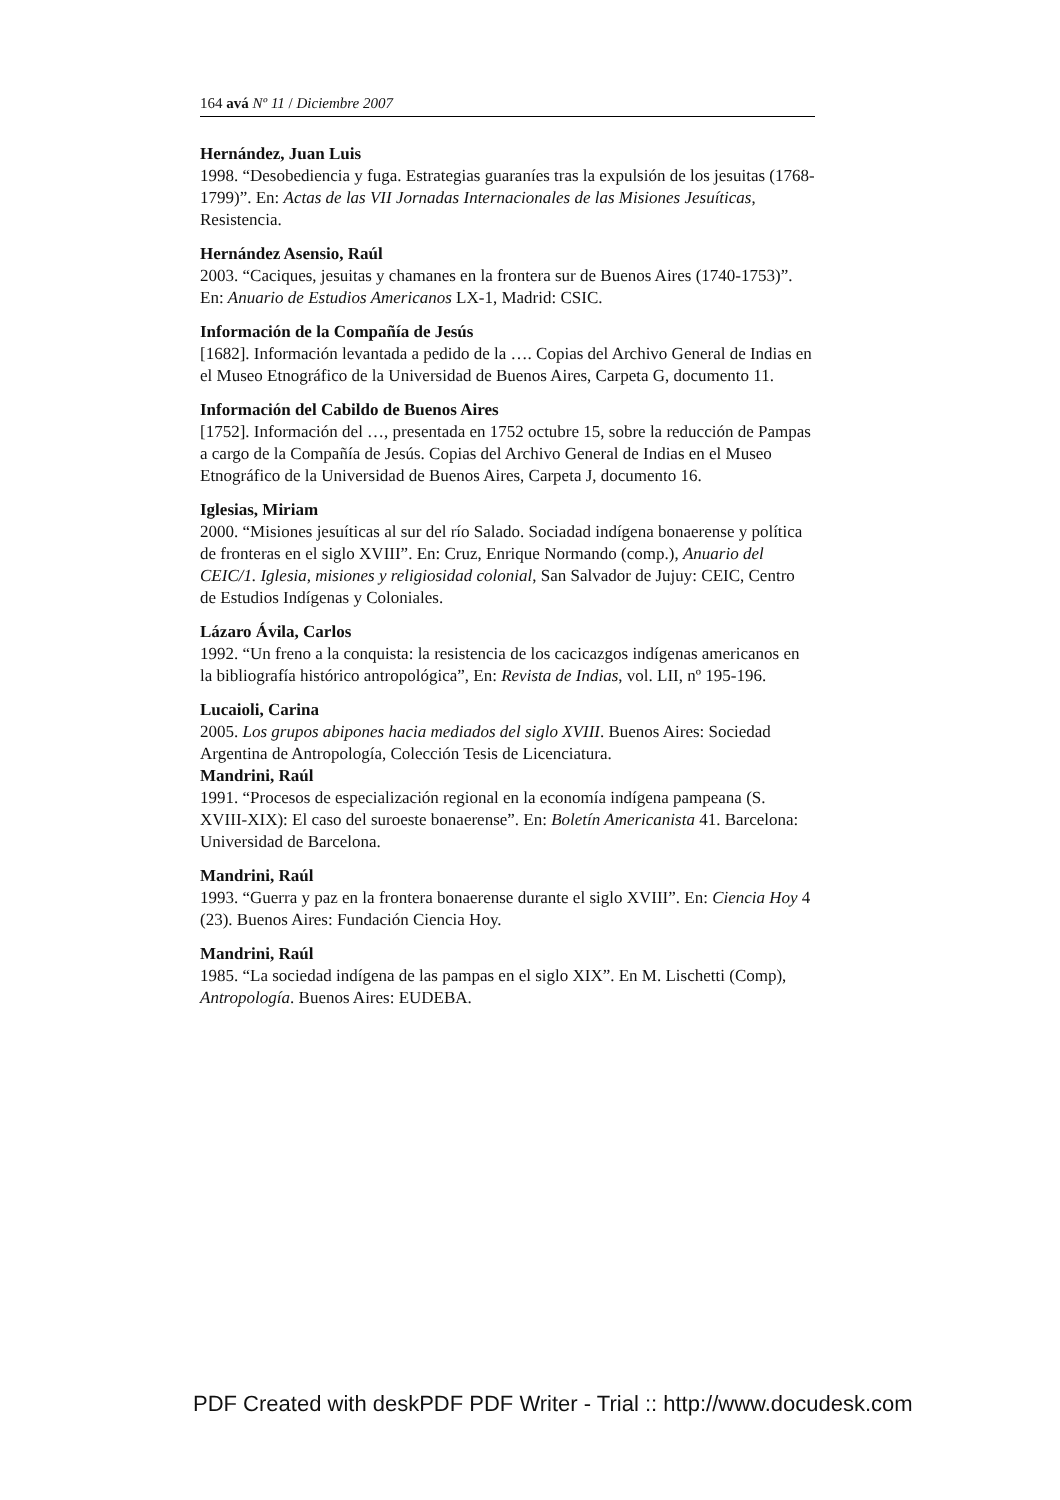164 avá Nº 11 / Diciembre 2007
Hernández, Juan Luis
1998. “Desobediencia y fuga. Estrategias guaraníes tras la expulsión de los jesuitas (1768-1799)”. En: Actas de las VII Jornadas Internacionales de las Misiones Jesuíticas, Resistencia.
Hernández Asensio, Raúl
2003. “Caciques, jesuitas y chamanes en la frontera sur de Buenos Aires (1740-1753)”. En: Anuario de Estudios Americanos LX-1, Madrid: CSIC.
Información de la Compañía de Jesús
[1682]. Información levantada a pedido de la …. Copias del Archivo General de Indias en el Museo Etnográfico de la Universidad de Buenos Aires, Carpeta G, documento 11.
Información del Cabildo de Buenos Aires
[1752]. Información del …, presentada en 1752 octubre 15, sobre la reducción de Pampas a cargo de la Compañía de Jesús. Copias del Archivo General de Indias en el Museo Etnográfico de la Universidad de Buenos Aires, Carpeta J, documento 16.
Iglesias, Miriam
2000. “Misiones jesuíticas al sur del río Salado. Sociadad indígena bonaerense y política de fronteras en el siglo XVIII”. En: Cruz, Enrique Normando (comp.), Anuario del CEIC/1. Iglesia, misiones y religiosidad colonial, San Salvador de Jujuy: CEIC, Centro de Estudios Indígenas y Coloniales.
Lázaro Ávila, Carlos
1992. “Un freno a la conquista: la resistencia de los cacicazgos indígenas americanos en la bibliografía histórico antropológica”, En: Revista de Indias, vol. LII, nº 195-196.
Lucaioli, Carina
2005. Los grupos abipones hacia mediados del siglo XVIII. Buenos Aires: Sociedad Argentina de Antropología, Colección Tesis de Licenciatura.
Mandrini, Raúl
1991. “Procesos de especialización regional en la economía indígena pampeana (S. XVIII-XIX): El caso del suroeste bonaerense”. En: Boletín Americanista 41. Barcelona: Universidad de Barcelona.
Mandrini, Raúl
1993. “Guerra y paz en la frontera bonaerense durante el siglo XVIII”. En: Ciencia Hoy 4 (23). Buenos Aires: Fundación Ciencia Hoy.
Mandrini, Raúl
1985. “La sociedad indígena de las pampas en el siglo XIX”. En M. Lischetti (Comp), Antropología. Buenos Aires: EUDEBA.
PDF Created with deskPDF PDF Writer - Trial :: http://www.docudesk.com